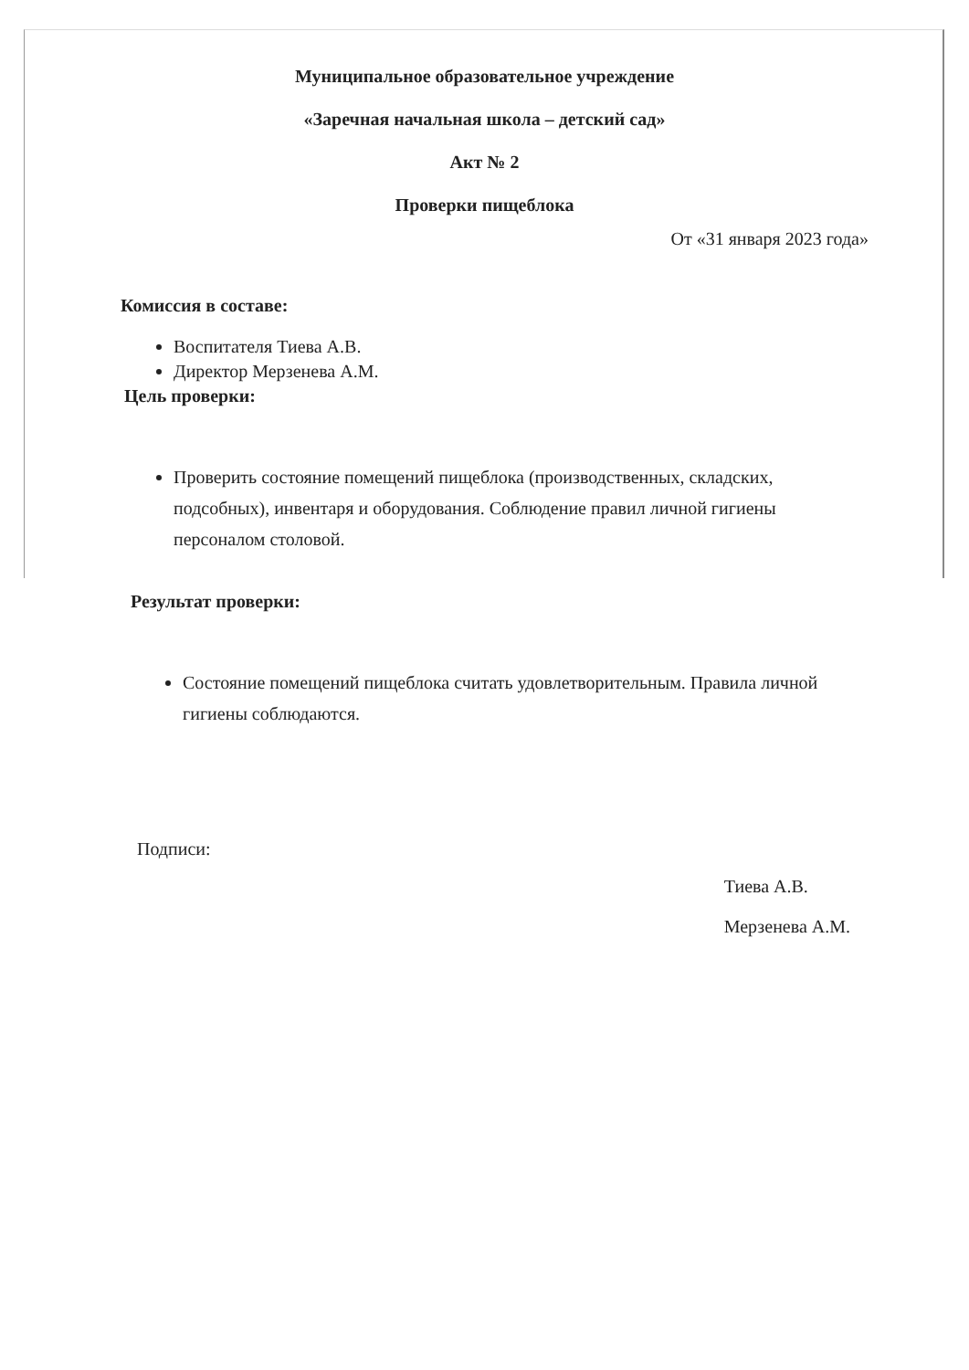Муниципальное образовательное учреждение
«Заречная начальная школа – детский сад»
Акт № 2
Проверки пищеблока
От «31 января 2023 года»
Комиссия в составе:
Воспитателя Тиева А.В.
Директор Мерзенева А.М.
Цель проверки:
Проверить состояние помещений пищеблока (производственных, складских, подсобных), инвентаря и оборудования. Соблюдение правил личной гигиены персоналом столовой.
Результат проверки:
Состояние помещений пищеблока считать удовлетворительным. Правила личной гигиены соблюдаются.
Подписи:
Тиева А.В.
Мерзенева А.М.